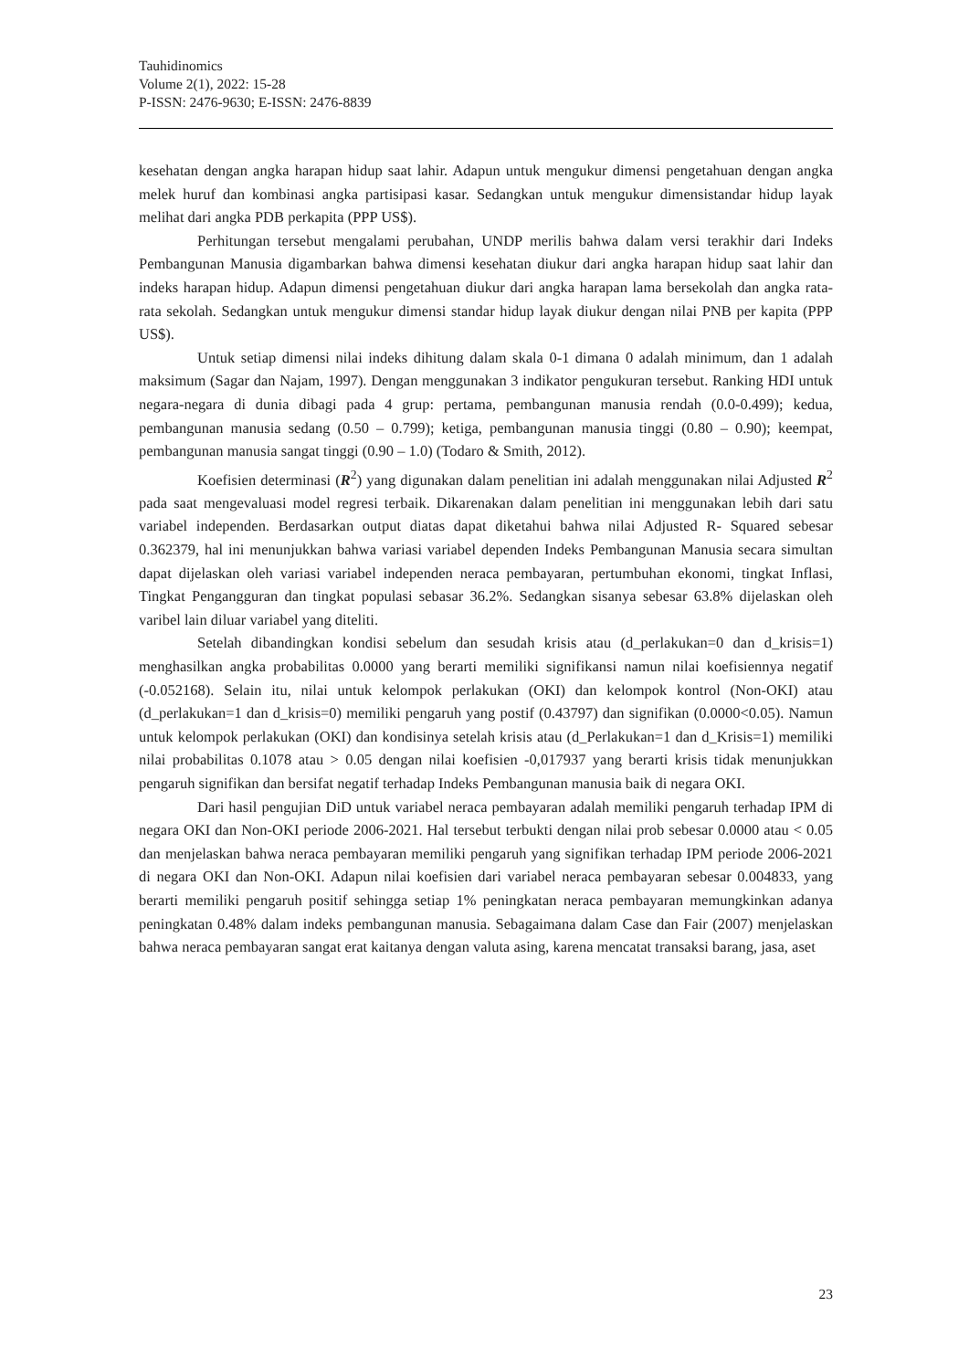Tauhidinomics
Volume 2(1), 2022: 15-28
P-ISSN: 2476-9630; E-ISSN: 2476-8839
kesehatan dengan angka harapan hidup saat lahir. Adapun untuk mengukur dimensi pengetahuan dengan angka melek huruf dan kombinasi angka partisipasi kasar. Sedangkan untuk mengukur dimensistandar hidup layak melihat dari angka PDB perkapita (PPP US$).
Perhitungan tersebut mengalami perubahan, UNDP merilis bahwa dalam versi terakhir dari Indeks Pembangunan Manusia digambarkan bahwa dimensi kesehatan diukur dari angka harapan hidup saat lahir dan indeks harapan hidup. Adapun dimensi pengetahuan diukur dari angka harapan lama bersekolah dan angka rata-rata sekolah. Sedangkan untuk mengukur dimensi standar hidup layak diukur dengan nilai PNB per kapita (PPP US$).
Untuk setiap dimensi nilai indeks dihitung dalam skala 0-1 dimana 0 adalah minimum, dan 1 adalah maksimum (Sagar dan Najam, 1997). Dengan menggunakan 3 indikator pengukuran tersebut. Ranking HDI untuk negara-negara di dunia dibagi pada 4 grup: pertama, pembangunan manusia rendah (0.0-0.499); kedua, pembangunan manusia sedang (0.50 – 0.799); ketiga, pembangunan manusia tinggi (0.80 – 0.90); keempat, pembangunan manusia sangat tinggi (0.90 – 1.0) (Todaro & Smith, 2012).
Koefisien determinasi (R<sup>2</sup>) yang digunakan dalam penelitian ini adalah menggunakan nilai Adjusted R<sup>2</sup> pada saat mengevaluasi model regresi terbaik. Dikarenakan dalam penelitian ini menggunakan lebih dari satu variabel independen. Berdasarkan output diatas dapat diketahui bahwa nilai Adjusted R- Squared sebesar 0.362379, hal ini menunjukkan bahwa variasi variabel dependen Indeks Pembangunan Manusia secara simultan dapat dijelaskan oleh variasi variabel independen neraca pembayaran, pertumbuhan ekonomi, tingkat Inflasi, Tingkat Pengangguran dan tingkat populasi sebasar 36.2%. Sedangkan sisanya sebesar 63.8% dijelaskan oleh varibel lain diluar variabel yang diteliti.
Setelah dibandingkan kondisi sebelum dan sesudah krisis atau (d_perlakukan=0 dan d_krisis=1) menghasilkan angka probabilitas 0.0000 yang berarti memiliki signifikansi namun nilai koefisiennya negatif (-0.052168). Selain itu, nilai untuk kelompok perlakukan (OKI) dan kelompok kontrol (Non-OKI) atau (d_perlakukan=1 dan d_krisis=0) memiliki pengaruh yang postif (0.43797) dan signifikan (0.0000<0.05). Namun untuk kelompok perlakukan (OKI) dan kondisinya setelah krisis atau (d_Perlakukan=1 dan d_Krisis=1) memiliki nilai probabilitas 0.1078 atau > 0.05 dengan nilai koefisien -0,017937 yang berarti krisis tidak menunjukkan pengaruh signifikan dan bersifat negatif terhadap Indeks Pembangunan manusia baik di negara OKI.
Dari hasil pengujian DiD untuk variabel neraca pembayaran adalah memiliki pengaruh terhadap IPM di negara OKI dan Non-OKI periode 2006-2021. Hal tersebut terbukti dengan nilai prob sebesar 0.0000 atau < 0.05 dan menjelaskan bahwa neraca pembayaran memiliki pengaruh yang signifikan terhadap IPM periode 2006-2021 di negara OKI dan Non-OKI. Adapun nilai koefisien dari variabel neraca pembayaran sebesar 0.004833, yang berarti memiliki pengaruh positif sehingga setiap 1% peningkatan neraca pembayaran memungkinkan adanya peningkatan 0.48% dalam indeks pembangunan manusia. Sebagaimana dalam Case dan Fair (2007) menjelaskan bahwa neraca pembayaran sangat erat kaitanya dengan valuta asing, karena mencatat transaksi barang, jasa, aset
23